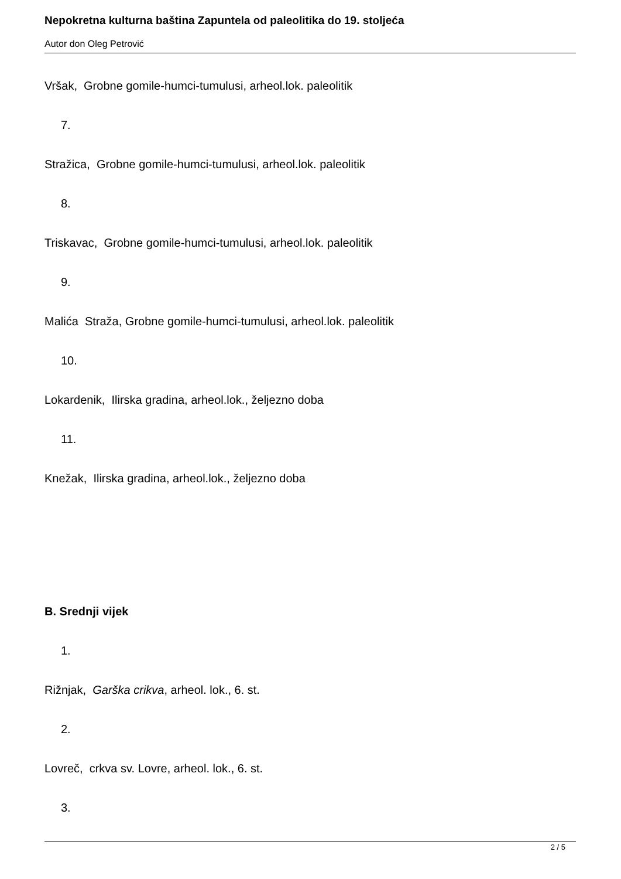Nepokretna kulturna baština Zapuntela od paleolitika do 19. stoljeća
Autor don Oleg Petrović
Vršak, Grobne gomile-humci-tumulusi, arheol.lok. paleolitik
7.
Stražica, Grobne gomile-humci-tumulusi, arheol.lok. paleolitik
8.
Triskavac, Grobne gomile-humci-tumulusi, arheol.lok. paleolitik
9.
Malića Straža, Grobne gomile-humci-tumulusi, arheol.lok. paleolitik
10.
Lokardenik, Ilirska gradina, arheol.lok., željezno doba
11.
Knežak, Ilirska gradina, arheol.lok., željezno doba
B. Srednji vijek
1.
Rižnjak, Garška crikva, arheol. lok., 6. st.
2.
Lovreč, crkva sv. Lovre, arheol. lok., 6. st.
3.
2 / 5